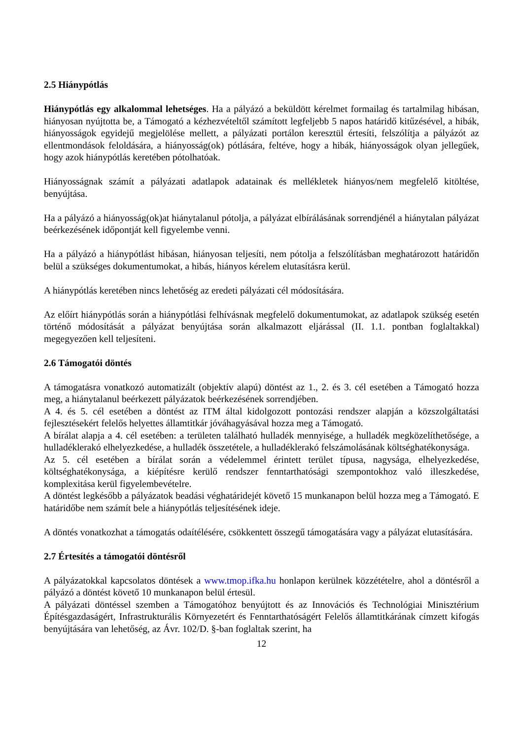2.5 Hiánypótlás
Hiánypótlás egy alkalommal lehetséges. Ha a pályázó a beküldött kérelmet formailag és tartalmilag hibásan, hiányosan nyújtotta be, a Támogató a kézhezvételtől számított legfeljebb 5 napos határidő kitűzésével, a hibák, hiányosságok egyidejű megjelölése mellett, a pályázati portálon keresztül értesíti, felszólítja a pályázót az ellentmondások feloldására, a hiányosság(ok) pótlására, feltéve, hogy a hibák, hiányosságok olyan jellegűek, hogy azok hiánypótlás keretében pótolhatóak.
Hiányosságnak számít a pályázati adatlapok adatainak és mellékletek hiányos/nem megfelelő kitöltése, benyújtása.
Ha a pályázó a hiányosság(ok)at hiánytalanul pótolja, a pályázat elbírálásának sorrendjénél a hiánytalan pályázat beérkezésének időpontját kell figyelembe venni.
Ha a pályázó a hiánypótlást hibásan, hiányosan teljesíti, nem pótolja a felszólításban meghatározott határidőn belül a szükséges dokumentumokat, a hibás, hiányos kérelem elutasításra kerül.
A hiánypótlás keretében nincs lehetőség az eredeti pályázati cél módosítására.
Az előírt hiánypótlás során a hiánypótlási felhívásnak megfelelő dokumentumokat, az adatlapok szükség esetén történő módosítását a pályázat benyújtása során alkalmazott eljárással (II. 1.1. pontban foglaltakkal) megegyezően kell teljesíteni.
2.6 Támogatói döntés
A támogatásra vonatkozó automatizált (objektív alapú) döntést az 1., 2. és 3. cél esetében a Támogató hozza meg, a hiánytalanul beérkezett pályázatok beérkezésének sorrendjében.
A 4. és 5. cél esetében a döntést az ITM által kidolgozott pontozási rendszer alapján a közszolgáltatási fejlesztésekért felelős helyettes államtitkár jóváhagyásával hozza meg a Támogató.
A bírálat alapja a 4. cél esetében: a területen található hulladék mennyisége, a hulladék megközelíthetősége, a hulladéklerakó elhelyezkedése, a hulladék összetétele, a hulladéklerakó felszámolásának költséghatékonysága.
Az 5. cél esetében a bírálat során a védelemmel érintett terület típusa, nagysága, elhelyezkedése, költséghatékonysága, a kiépítésre kerülő rendszer fenntarthatósági szempontokhoz való illeszkedése, komplexitása kerül figyelembevételre.
A döntést legkésőbb a pályázatok beadási véghatáridejét követő 15 munkanapon belül hozza meg a Támogató. E határidőbe nem számít bele a hiánypótlás teljesítésének ideje.
A döntés vonatkozhat a támogatás odaítélésére, csökkentett összegű támogatására vagy a pályázat elutasítására.
2.7 Értesítés a támogatói döntésről
A pályázatokkal kapcsolatos döntések a www.tmop.ifka.hu honlapon kerülnek közzétételre, ahol a döntésről a pályázó a döntést követő 10 munkanapon belül értesül.
A pályázati döntéssel szemben a Támogatóhoz benyújtott és az Innovációs és Technológiai Minisztérium Építésgazdaságért, Infrastrukturális Környezetért és Fenntarthatóságért Felelős államtitkárának címzett kifogás benyújtására van lehetőség, az Ávr. 102/D. §-ban foglaltak szerint, ha
12